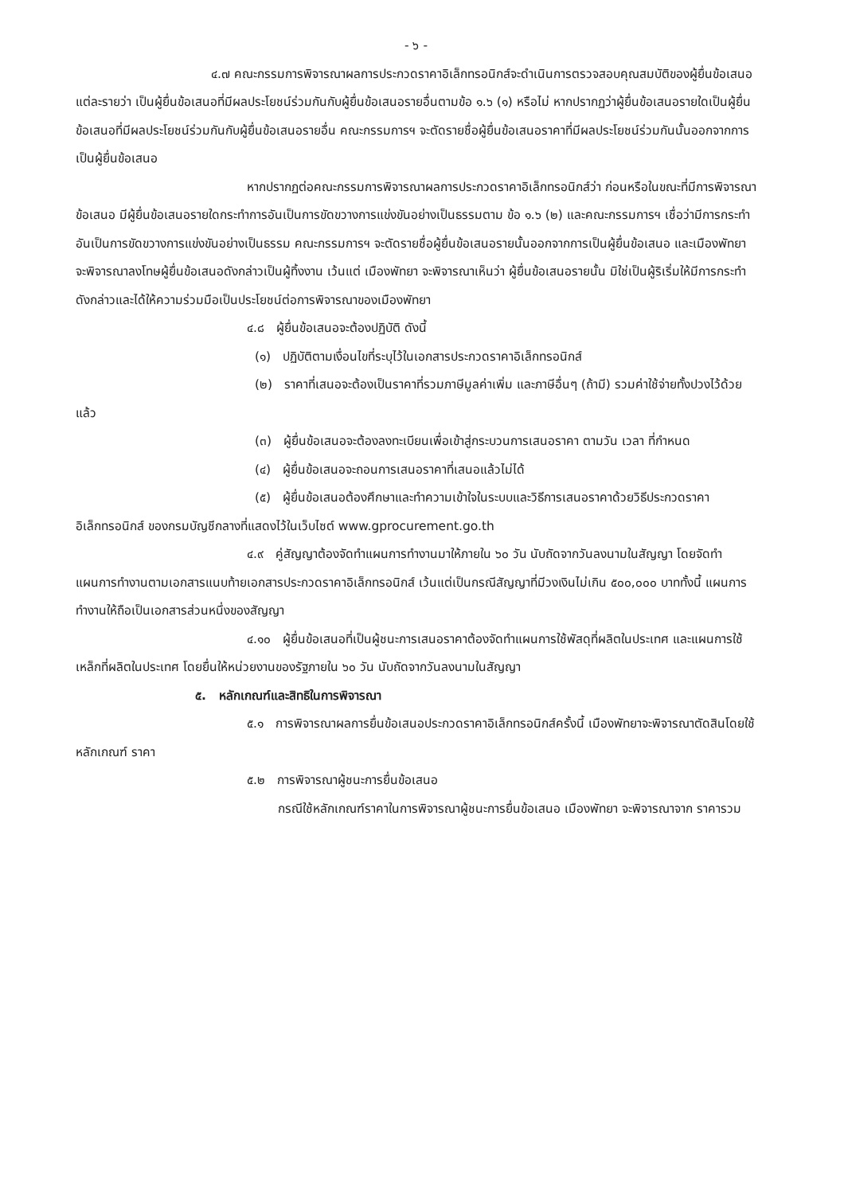- ๖ -
๔.๗ คณะกรรมการพิจารณาผลการประกวดราคาอิเล็กทรอนิกส์จะดำเนินการตรวจสอบคุณสมบัติของผู้ยื่นข้อเสนอแต่ละรายว่า เป็นผู้ยื่นข้อเสนอที่มีผลประโยชน์ร่วมกันกับผู้ยื่นข้อเสนอรายอื่นตามข้อ ๑.๖ (๑) หรือไม่ หากปรากฏว่าผู้ยื่นข้อเสนอรายใดเป็นผู้ยื่นข้อเสนอที่มีผลประโยชน์ร่วมกันกับผู้ยื่นข้อเสนอรายอื่น คณะกรรมการฯ จะตัดรายชื่อผู้ยื่นข้อเสนอราคาที่มีผลประโยชน์ร่วมกันนั้นออกจากการเป็นผู้ยื่นข้อเสนอ
หากปรากฏต่อคณะกรรมการพิจารณาผลการประกวดราคาอิเล็กทรอนิกส์ว่า ก่อนหรือในขณะที่มีการพิจารณาข้อเสนอ มีผู้ยื่นข้อเสนอรายใดกระทำการอันเป็นการขัดขวางการแข่งขันอย่างเป็นธรรมตาม ข้อ ๑.๖ (๒) และคณะกรรมการฯ เชื่อว่ามีการกระทำอันเป็นการขัดขวางการแข่งขันอย่างเป็นธรรม คณะกรรมการฯ จะตัดรายชื่อผู้ยื่นข้อเสนอรายนั้นออกจากการเป็นผู้ยื่นข้อเสนอ และเมืองพัทยา จะพิจารณาลงโทษผู้ยื่นข้อเสนอดังกล่าวเป็นผู้ทิ้งงาน เว้นแต่ เมืองพัทยา จะพิจารณาเห็นว่า ผู้ยื่นข้อเสนอรายนั้น มิใช่เป็นผู้ริเริ่มให้มีการกระทำดังกล่าวและได้ให้ความร่วมมือเป็นประโยชน์ต่อการพิจารณาของเมืองพัทยา
๔.๘ ผู้ยื่นข้อเสนอจะต้องปฏิบัติ ดังนี้
(๑) ปฏิบัติตามเงื่อนไขที่ระบุไว้ในเอกสารประกวดราคาอิเล็กทรอนิกส์
(๒) ราคาที่เสนอจะต้องเป็นราคาที่รวมภาษีมูลค่าเพิ่ม และภาษีอื่นๆ (ถ้ามี) รวมค่าใช้จ่ายทั้งปวงไว้ด้วยแล้ว
(๓) ผู้ยื่นข้อเสนอจะต้องลงทะเบียนเพื่อเข้าสู่กระบวนการเสนอราคา ตามวัน เวลา ที่กำหนด
(๔) ผู้ยื่นข้อเสนอจะถอนการเสนอราคาที่เสนอแล้วไม่ได้
(๕) ผู้ยื่นข้อเสนอต้องศึกษาและทำความเข้าใจในระบบและวิธีการเสนอราคาด้วยวิธีประกวดราคาอิเล็กทรอนิกส์ ของกรมบัญชีกลางที่แสดงไว้ในเว็บไซต์ www.gprocurement.go.th
๔.๙ คู่สัญญาต้องจัดทำแผนการทำงานมาให้ภายใน ๖๐ วัน นับถัดจากวันลงนามในสัญญา โดยจัดทำแผนการทำงานตามเอกสารแนบท้ายเอกสารประกวดราคาอิเล็กทรอนิกส์ เว้นแต่เป็นกรณีสัญญาที่มีวงเงินไม่เกิน ๕๐๐,๐๐๐ บาททั้งนี้ แผนการทำงานให้ถือเป็นเอกสารส่วนหนึ่งของสัญญา
๔.๑๐ ผู้ยื่นข้อเสนอที่เป็นผู้ชนะการเสนอราคาต้องจัดทำแผนการใช้พัสดุที่ผลิตในประเทศ และแผนการใช้เหล็กที่ผลิตในประเทศ โดยยื่นให้หน่วยงานของรัฐภายใน ๖๐ วัน นับถัดจากวันลงนามในสัญญา
๕. หลักเกณฑ์และสิทธิในการพิจารณา
๕.๑ การพิจารณาผลการยื่นข้อเสนอประกวดราคาอิเล็กทรอนิกส์ครั้งนี้ เมืองพัทยาจะพิจารณาตัดสินโดยใช้หลักเกณฑ์ ราคา
๕.๒ การพิจารณาผู้ชนะการยื่นข้อเสนอ
กรณีใช้หลักเกณฑ์ราคาในการพิจารณาผู้ชนะการยื่นข้อเสนอ เมืองพัทยา จะพิจารณาจาก ราคารวม